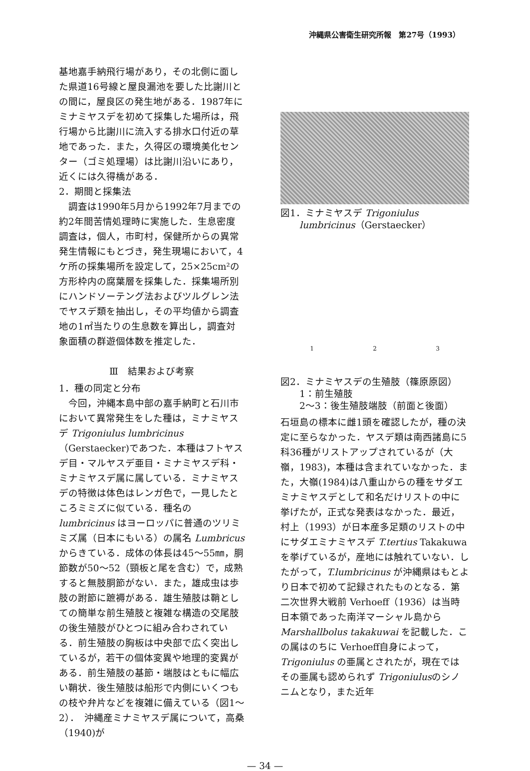沖縄県公害衛生研究所報　第27号（1993）
基地嘉手納飛行場があり，その北側に面した県道16号線と屋良漏池を要した比謝川との間に，屋良区の発生地がある．1987年にミナミヤスデを初めて採集した場所は，飛行場から比謝川に流入する排水口付近の草地であった．また，久得区の環境美化センター（ゴミ処理場）は比謝川沿いにあり，近くには久得橋がある．
2．期間と採集法
　調査は1990年5月から1992年7月までの約2年間苦情処理時に実施した．生息密度調査は，個人，市町村，保健所からの異常発生情報にもとづき，発生現場において，4ケ所の採集場所を設定して，25×25cm²の方形枠内の腐葉層を採集した．採集場所別にハンドソーテング法およびツルグレン法でヤスデ類を抽出し，その平均値から調査地の1㎡当たりの生息数を算出し，調査対象面積の群遊個体数を推定した．
Ⅲ　結果および考察
1．種の同定と分布
　今回，沖縄本島中部の嘉手納町と石川市において異常発生をした種は，ミナミヤスデ Trigoniulus lumbricinus（Gerstaecker)であつた．本種はフトヤスデ目・マルヤスデ亜目・ミナミヤスデ科・ミナミヤスデ属に属している．ミナミヤスデの特徴は体色はレンガ色で，一見したところミミズに似ている．種名の lumbricinus はヨーロッパに普通のツリミミズ属（日本にもいる）の属名 Lumbricus からきている．成体の体長は45〜55㎜，胴節数が50〜52（頸板と尾を含む）で，成熟すると無肢胴節がない．また，雄成虫は歩肢の跗節に蹠褥がある．雄生殖肢は鞘としての簡単な前生殖肢と複雑な構造の交尾肢の後生殖肢がひとつに組み合わされている．前生殖肢の胸板は中央部で広く突出しているが，若干の個体変異や地理的変異がある．前生殖肢の基節・端肢はともに幅広い鞘状．後生殖肢は船形で内側にいくつもの枝や弁片などを複雑に備えている（図1〜2）．　沖縄産ミナミヤスデ属について，高桑（1940)が
図1．ミナミヤスデ Trigoniulus
　　lumbricinus（Gerstaecker）
1 2 3
図2．ミナミヤスデの生殖肢（篠原原図）
　　1：前生殖肢
　　2〜3：後生殖肢端肢（前面と後面）
石垣島の標本に雌1頭を確認したが，種の決定に至らなかった．ヤスデ類は南西諸島に5科36種がリストアップされているが（大嶺，1983)，本種は含まれていなかった．また，大嶺(1984)は八重山からの種をサダエミナミヤスデとして和名だけリストの中に挙げたが，正式な発表はなかった．最近，村上（1993）が日本産多足類のリストの中にサダエミナミヤスデ T.tertius Takakuwa を挙げているが，産地には触れていない．したがって，T.lumbricinus が沖縄県はもとより日本で初めて記録されたものとなる．第二次世界大戦前 Verhoeff（1936）は当時日本領であった南洋マーシャル島から Marshallbolus takakuwai を記載した．この属はのちに Verhoeff自身によって，Trigoniulus の亜属とされたが，現在ではその亜属も認められず Trigoniulusのシノニムとなり，また近年
— 34 —